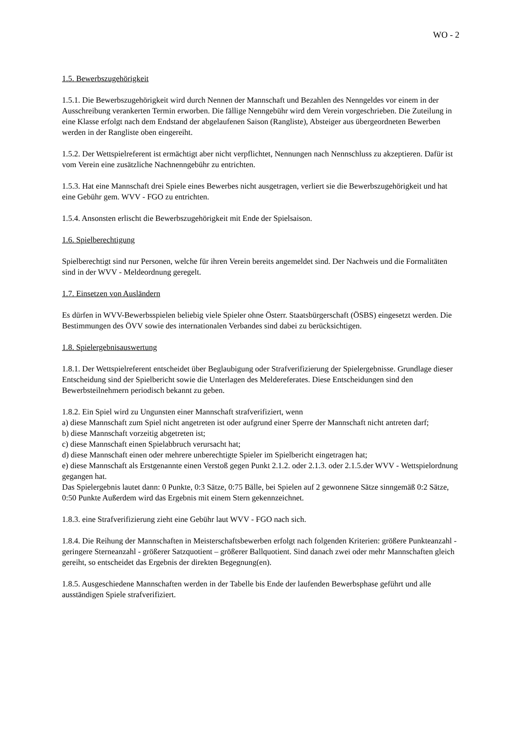WO - 2
1.5. Bewerbszugehörigkeit
1.5.1. Die Bewerbszugehörigkeit wird durch Nennen der Mannschaft und Bezahlen des Nenngeldes vor einem in der Ausschreibung verankerten Termin erworben. Die fällige Nenngebühr wird dem Verein vorgeschrieben. Die Zuteilung in eine Klasse erfolgt nach dem Endstand der abgelaufenen Saison (Rangliste), Absteiger aus übergeordneten Bewerben werden in der Rangliste oben eingereiht.
1.5.2. Der Wettspielreferent ist ermächtigt aber nicht verpflichtet, Nennungen nach Nennschluss zu akzeptieren. Dafür ist vom Verein eine zusätzliche Nachnenngebühr zu entrichten.
1.5.3. Hat eine Mannschaft drei Spiele eines Bewerbes nicht ausgetragen, verliert sie die Bewerbszugehörigkeit und hat eine Gebühr gem. WVV - FGO zu entrichten.
1.5.4. Ansonsten erlischt die Bewerbszugehörigkeit mit Ende der Spielsaison.
1.6. Spielberechtigung
Spielberechtigt sind nur Personen, welche für ihren Verein bereits angemeldet sind. Der Nachweis und die Formalitäten sind in der WVV - Meldeordnung geregelt.
1.7. Einsetzen von Ausländern
Es dürfen in WVV-Bewerbsspielen beliebig viele Spieler ohne Österr. Staatsbürgerschaft (ÖSBS) eingesetzt werden. Die Bestimmungen des ÖVV sowie des internationalen Verbandes sind dabei zu berücksichtigen.
1.8. Spielergebnisauswertung
1.8.1. Der Wettspielreferent entscheidet über Beglaubigung oder Strafverifizierung der Spielergebnisse. Grundlage dieser Entscheidung sind der Spielbericht sowie die Unterlagen des Meldereferates. Diese Entscheidungen sind den Bewerbsteilnehmern periodisch bekannt zu geben.
1.8.2. Ein Spiel wird zu Ungunsten einer Mannschaft strafverifiziert, wenn
a) diese Mannschaft zum Spiel nicht angetreten ist oder aufgrund einer Sperre der Mannschaft nicht antreten darf;
b) diese Mannschaft vorzeitig abgetreten ist;
c) diese Mannschaft einen Spielabbruch verursacht hat;
d) diese Mannschaft einen oder mehrere unberechtigte Spieler im Spielbericht eingetragen hat;
e) diese Mannschaft als Erstgenannte einen Verstoß gegen Punkt 2.1.2. oder 2.1.3. oder 2.1.5.der WVV - Wettspielordnung gegangen hat.
Das Spielergebnis lautet dann: 0 Punkte, 0:3 Sätze, 0:75 Bälle, bei Spielen auf 2 gewonnene Sätze sinngemäß 0:2 Sätze, 0:50 Punkte Außerdem wird das Ergebnis mit einem Stern gekennzeichnet.
1.8.3. eine Strafverifizierung zieht eine Gebühr laut WVV - FGO nach sich.
1.8.4. Die Reihung der Mannschaften in Meisterschaftsbewerben erfolgt nach folgenden Kriterien: größere Punkteanzahl - geringere Sterneanzahl - größerer Satzquotient – größerer Ballquotient. Sind danach zwei oder mehr Mannschaften gleich gereiht, so entscheidet das Ergebnis der direkten Begegnung(en).
1.8.5. Ausgeschiedene Mannschaften werden in der Tabelle bis Ende der laufenden Bewerbsphase geführt und alle ausständigen Spiele strafverifiziert.